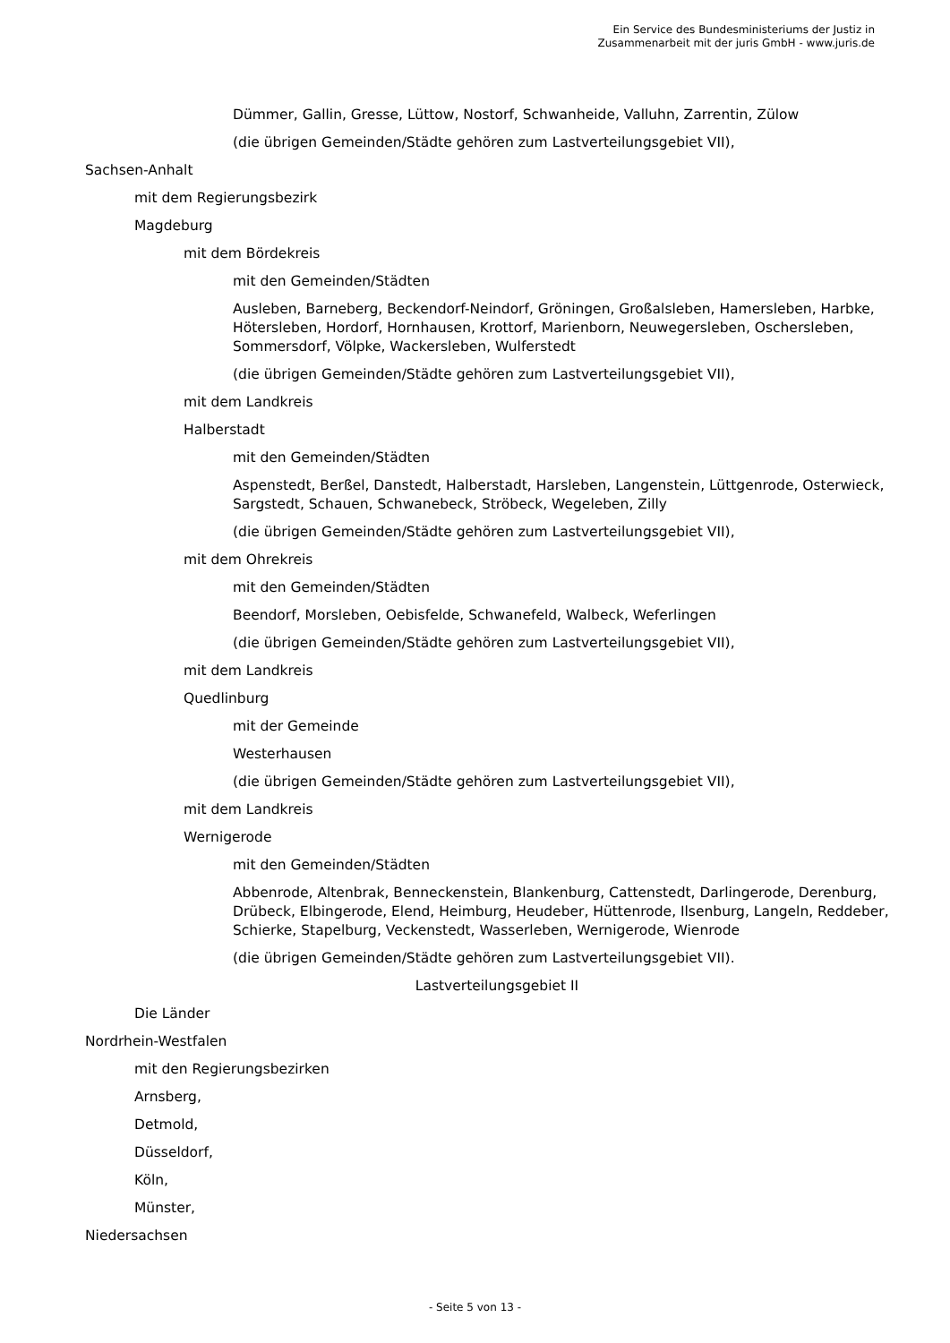Ein Service des Bundesministeriums der Justiz in
Zusammenarbeit mit der juris GmbH - www.juris.de
Dümmer, Gallin, Gresse, Lüttow, Nostorf, Schwanheide, Valluhn, Zarrentin, Zülow
(die übrigen Gemeinden/Städte gehören zum Lastverteilungsgebiet VII),
Sachsen-Anhalt
mit dem Regierungsbezirk
Magdeburg
mit dem Bördekreis
mit den Gemeinden/Städten
Ausleben, Barneberg, Beckendorf-Neindorf, Gröningen, Großalsleben, Hamersleben, Harbke, Hötersleben, Hordorf, Hornhausen, Krottorf, Marienborn, Neuwegersleben, Oschersleben, Sommersdorf, Völpke, Wackersleben, Wulferstedt
(die übrigen Gemeinden/Städte gehören zum Lastverteilungsgebiet VII),
mit dem Landkreis
Halberstadt
mit den Gemeinden/Städten
Aspenstedt, Berßel, Danstedt, Halberstadt, Harsleben, Langenstein, Lüttgenrode, Osterwieck, Sargstedt, Schauen, Schwanebeck, Ströbeck, Wegeleben, Zilly
(die übrigen Gemeinden/Städte gehören zum Lastverteilungsgebiet VII),
mit dem Ohrekreis
mit den Gemeinden/Städten
Beendorf, Morsleben, Oebisfelde, Schwanefeld, Walbeck, Weferlingen
(die übrigen Gemeinden/Städte gehören zum Lastverteilungsgebiet VII),
mit dem Landkreis
Quedlinburg
mit der Gemeinde
Westerhausen
(die übrigen Gemeinden/Städte gehören zum Lastverteilungsgebiet VII),
mit dem Landkreis
Wernigerode
mit den Gemeinden/Städten
Abbenrode, Altenbrak, Benneckenstein, Blankenburg, Cattenstedt, Darlingerode, Derenburg, Drübeck, Elbingerode, Elend, Heimburg, Heudeber, Hüttenrode, Ilsenburg, Langeln, Reddeber, Schierke, Stapelburg, Veckenstedt, Wasserleben, Wernigerode, Wienrode
(die übrigen Gemeinden/Städte gehören zum Lastverteilungsgebiet VII).
Lastverteilungsgebiet II
Die Länder
Nordrhein-Westfalen
mit den Regierungsbezirken
Arnsberg,
Detmold,
Düsseldorf,
Köln,
Münster,
Niedersachsen
- Seite 5 von 13 -